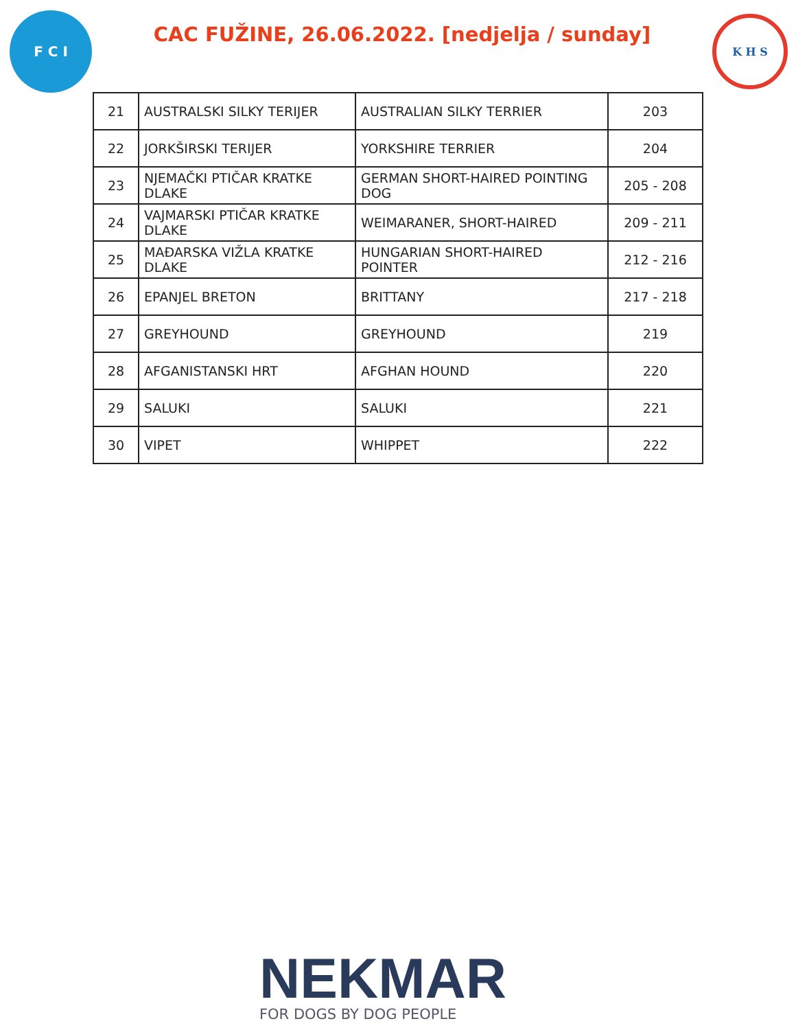F C I
CAC FUŽINE, 26.06.2022. [nedjelja / sunday]
K H S
| 21 | AUSTRALSKI SILKY TERIJER | AUSTRALIAN SILKY TERRIER | 203 |
| 22 | JORKŠIRSKI TERIJER | YORKSHIRE TERRIER | 204 |
| 23 | NJEMAČKI PTIČAR KRATKE DLAKE | GERMAN SHORT-HAIRED POINTING DOG | 205 - 208 |
| 24 | VAJMARSKI PTIČAR KRATKE DLAKE | WEIMARANER, SHORT-HAIRED | 209 - 211 |
| 25 | MAĐARSKA VIŽLA KRATKE DLAKE | HUNGARIAN SHORT-HAIRED POINTER | 212 - 216 |
| 26 | EPANJEL BRETON | BRITTANY | 217 - 218 |
| 27 | GREYHOUND | GREYHOUND | 219 |
| 28 | AFGANISTANSKI HRT | AFGHAN HOUND | 220 |
| 29 | SALUKI | SALUKI | 221 |
| 30 | VIPET | WHIPPET | 222 |
NEKMAR
FOR DOGS BY DOG PEOPLE